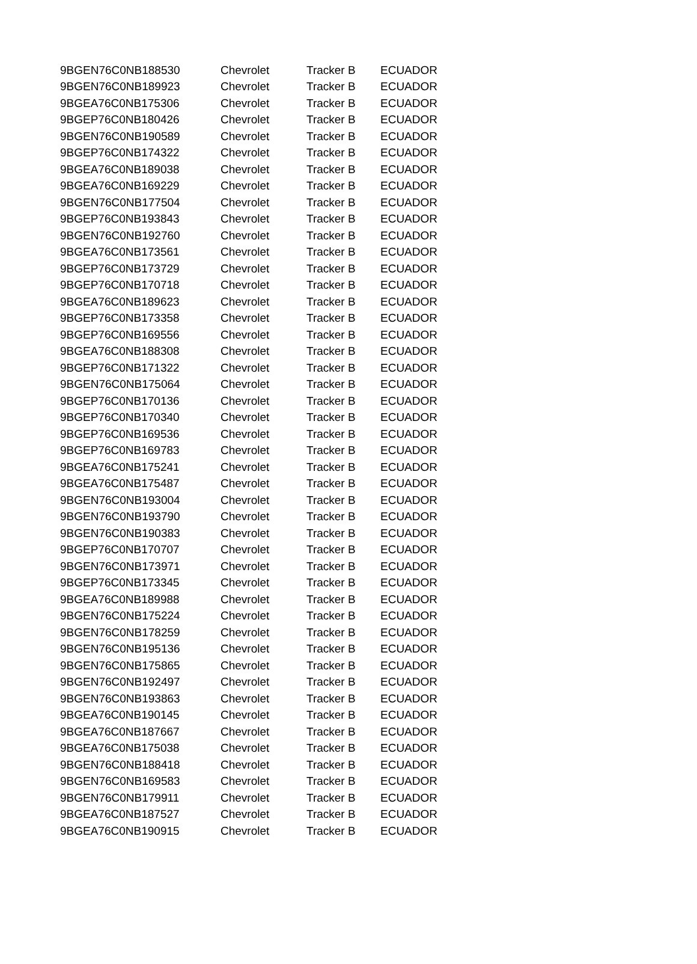| 9BGEN76C0NB188530 | Chevrolet | Tracker B | ECUADOR |
| 9BGEN76C0NB189923 | Chevrolet | Tracker B | ECUADOR |
| 9BGEA76C0NB175306 | Chevrolet | Tracker B | ECUADOR |
| 9BGEP76C0NB180426 | Chevrolet | Tracker B | ECUADOR |
| 9BGEN76C0NB190589 | Chevrolet | Tracker B | ECUADOR |
| 9BGEP76C0NB174322 | Chevrolet | Tracker B | ECUADOR |
| 9BGEA76C0NB189038 | Chevrolet | Tracker B | ECUADOR |
| 9BGEA76C0NB169229 | Chevrolet | Tracker B | ECUADOR |
| 9BGEN76C0NB177504 | Chevrolet | Tracker B | ECUADOR |
| 9BGEP76C0NB193843 | Chevrolet | Tracker B | ECUADOR |
| 9BGEN76C0NB192760 | Chevrolet | Tracker B | ECUADOR |
| 9BGEA76C0NB173561 | Chevrolet | Tracker B | ECUADOR |
| 9BGEP76C0NB173729 | Chevrolet | Tracker B | ECUADOR |
| 9BGEP76C0NB170718 | Chevrolet | Tracker B | ECUADOR |
| 9BGEA76C0NB189623 | Chevrolet | Tracker B | ECUADOR |
| 9BGEP76C0NB173358 | Chevrolet | Tracker B | ECUADOR |
| 9BGEP76C0NB169556 | Chevrolet | Tracker B | ECUADOR |
| 9BGEA76C0NB188308 | Chevrolet | Tracker B | ECUADOR |
| 9BGEP76C0NB171322 | Chevrolet | Tracker B | ECUADOR |
| 9BGEN76C0NB175064 | Chevrolet | Tracker B | ECUADOR |
| 9BGEP76C0NB170136 | Chevrolet | Tracker B | ECUADOR |
| 9BGEP76C0NB170340 | Chevrolet | Tracker B | ECUADOR |
| 9BGEP76C0NB169536 | Chevrolet | Tracker B | ECUADOR |
| 9BGEP76C0NB169783 | Chevrolet | Tracker B | ECUADOR |
| 9BGEA76C0NB175241 | Chevrolet | Tracker B | ECUADOR |
| 9BGEA76C0NB175487 | Chevrolet | Tracker B | ECUADOR |
| 9BGEN76C0NB193004 | Chevrolet | Tracker B | ECUADOR |
| 9BGEN76C0NB193790 | Chevrolet | Tracker B | ECUADOR |
| 9BGEN76C0NB190383 | Chevrolet | Tracker B | ECUADOR |
| 9BGEP76C0NB170707 | Chevrolet | Tracker B | ECUADOR |
| 9BGEN76C0NB173971 | Chevrolet | Tracker B | ECUADOR |
| 9BGEP76C0NB173345 | Chevrolet | Tracker B | ECUADOR |
| 9BGEA76C0NB189988 | Chevrolet | Tracker B | ECUADOR |
| 9BGEN76C0NB175224 | Chevrolet | Tracker B | ECUADOR |
| 9BGEN76C0NB178259 | Chevrolet | Tracker B | ECUADOR |
| 9BGEN76C0NB195136 | Chevrolet | Tracker B | ECUADOR |
| 9BGEN76C0NB175865 | Chevrolet | Tracker B | ECUADOR |
| 9BGEN76C0NB192497 | Chevrolet | Tracker B | ECUADOR |
| 9BGEN76C0NB193863 | Chevrolet | Tracker B | ECUADOR |
| 9BGEA76C0NB190145 | Chevrolet | Tracker B | ECUADOR |
| 9BGEA76C0NB187667 | Chevrolet | Tracker B | ECUADOR |
| 9BGEA76C0NB175038 | Chevrolet | Tracker B | ECUADOR |
| 9BGEN76C0NB188418 | Chevrolet | Tracker B | ECUADOR |
| 9BGEN76C0NB169583 | Chevrolet | Tracker B | ECUADOR |
| 9BGEN76C0NB179911 | Chevrolet | Tracker B | ECUADOR |
| 9BGEA76C0NB187527 | Chevrolet | Tracker B | ECUADOR |
| 9BGEA76C0NB190915 | Chevrolet | Tracker B | ECUADOR |